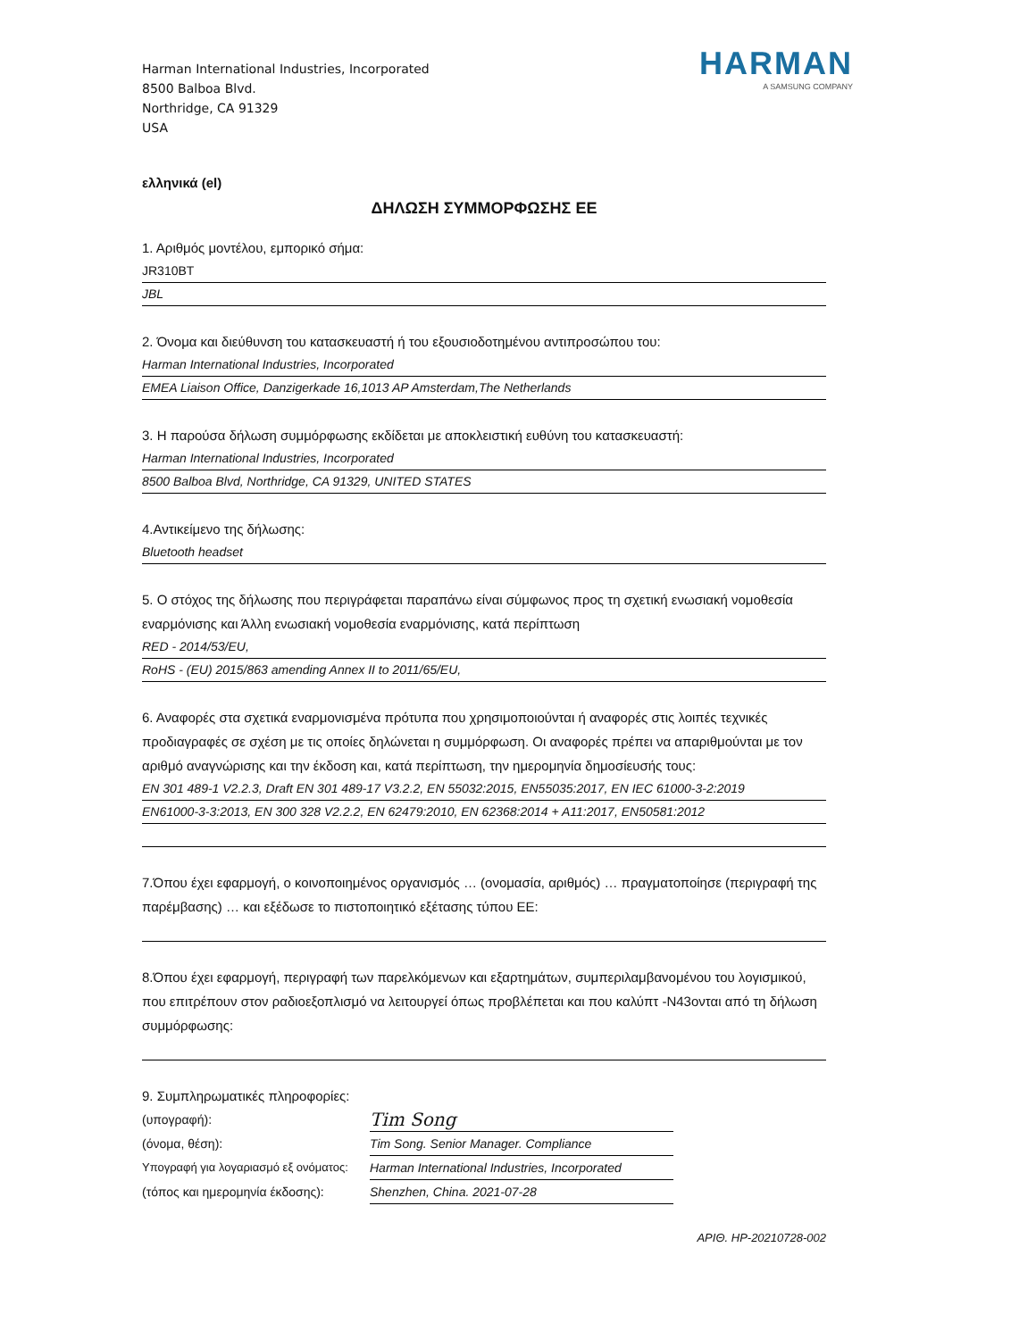Harman International Industries, Incorporated
8500 Balboa Blvd.
Northridge, CA 91329
USA
HARMAN
A SAMSUNG COMPANY
ελληνικά (el)
ΔΗΛΩΣΗ ΣΥΜΜΟΡΦΩΣΗΣ ΕΕ
1. Αριθμός μοντέλου, εμπορικό σήμα:
JR310BT
JBL
2. Όνομα και διεύθυνση του κατασκευαστή ή του εξουσιοδοτημένου αντιπροσώπου του:
Harman International Industries, Incorporated
EMEA Liaison Office, Danzigerkade 16,1013 AP Amsterdam,The Netherlands
3. Η παρούσα δήλωση συμμόρφωσης εκδίδεται με αποκλειστική ευθύνη του κατασκευαστή:
Harman International Industries, Incorporated
8500 Balboa Blvd, Northridge, CA 91329, UNITED STATES
4.Αντικείμενο της δήλωσης:
Bluetooth headset
5. Ο στόχος της δήλωσης που περιγράφεται παραπάνω είναι σύμφωνος προς τη σχετική ενωσιακή νομοθεσία εναρμόνισης και Άλλη ενωσιακή νομοθεσία εναρμόνισης, κατά περίπτωση
RED - 2014/53/EU,
RoHS - (EU) 2015/863 amending Annex II to 2011/65/EU,
6. Αναφορές στα σχετικά εναρμονισμένα πρότυπα που χρησιμοποιούνται ή αναφορές στις λοιπές τεχνικές προδιαγραφές σε σχέση με τις οποίες δηλώνεται η συμμόρφωση. Οι αναφορές πρέπει να απαριθμούνται με τον αριθμό αναγνώρισης και την έκδοση και, κατά περίπτωση, την ημερομηνία δημοσίευσής τους:
EN 301 489-1 V2.2.3, Draft EN 301 489-17 V3.2.2, EN 55032:2015, EN55035:2017, EN IEC 61000-3-2:2019
EN61000-3-3:2013, EN 300 328 V2.2.2, EN 62479:2010, EN 62368:2014 + A11:2017, EN50581:2012
7.Όπου έχει εφαρμογή, ο κοινοποιημένος οργανισμός … (ονομασία, αριθμός) … πραγματοποίησε (περιγραφή της παρέμβασης) … και εξέδωσε το πιστοποιητικό εξέτασης τύπου ΕΕ:
8.Όπου έχει εφαρμογή, περιγραφή των παρελκόμενων και εξαρτημάτων, συμπεριλαμβανομένου του λογισμικού, που επιτρέπουν στον ραδιοεξοπλισμό να λειτουργεί όπως προβλέπεται και που καλύπτ -N43ονται από τη δήλωση συμμόρφωσης:
9. Συμπληρωματικές πληροφορίες:
(υπογραφή):
Tim Song
(όνομα, θέση): Tim Song. Senior Manager. Compliance
Υπογραφή για λογαριασμό εξ ονόματος:
Harman International Industries, Incorporated
(τόπος και ημερομηνία έκδοσης):
Shenzhen, China. 2021-07-28
ΑΡΙΘ. HP-20210728-002